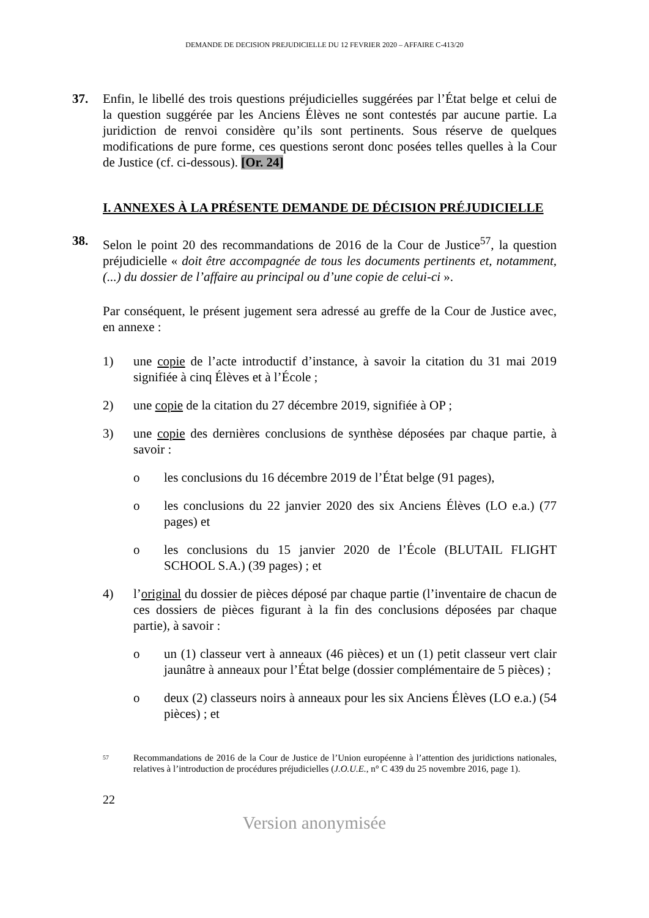DEMANDE DE DECISION PREJUDICIELLE DU 12 FEVRIER 2020 – AFFAIRE C-413/20
37. Enfin, le libellé des trois questions préjudicielles suggérées par l’État belge et celui de la question suggérée par les Anciens Élèves ne sont contestés par aucune partie. La juridiction de renvoi considère qu’ils sont pertinents. Sous réserve de quelques modifications de pure forme, ces questions seront donc posées telles quelles à la Cour de Justice (cf. ci-dessous). [Or. 24]
I. ANNEXES À LA PRÉSENTE DEMANDE DE DÉCISION PRÉJUDICIELLE
38. Selon le point 20 des recommandations de 2016 de la Cour de Justice<sup>57</sup>, la question préjudicielle « doit être accompagnée de tous les documents pertinents et, notamment, (...) du dossier de l’affaire au principal ou d’une copie de celui-ci ».
Par conséquent, le présent jugement sera adressé au greffe de la Cour de Justice avec, en annexe :
1) une copie de l’acte introductif d’instance, à savoir la citation du 31 mai 2019 signifiée à cinq Élèves et à l’École ;
2) une copie de la citation du 27 décembre 2019, signifiée à OP ;
3) une copie des dernières conclusions de synthèse déposées par chaque partie, à savoir :
o les conclusions du 16 décembre 2019 de l’État belge (91 pages),
o les conclusions du 22 janvier 2020 des six Anciens Élèves (LO e.a.) (77 pages) et
o les conclusions du 15 janvier 2020 de l’École (BLUTAIL FLIGHT SCHOOL S.A.) (39 pages) ; et
4) l’original du dossier de pièces déposé par chaque partie (l’inventaire de chacun de ces dossiers de pièces figurant à la fin des conclusions déposées par chaque partie), à savoir :
o un (1) classeur vert à anneaux (46 pièces) et un (1) petit classeur vert clair jaunâtre à anneaux pour l’État belge (dossier complémentaire de 5 pièces) ;
o deux (2) classeurs noirs à anneaux pour les six Anciens Élèves (LO e.a.) (54 pièces) ; et
57
Recommandations de 2016 de la Cour de Justice de l’Union européenne à l’attention des juridictions nationales, relatives à l’introduction de procédures préjudicielles (J.O.U.E., n° C 439 du 25 novembre 2016, page 1).
22
Version anonymisée